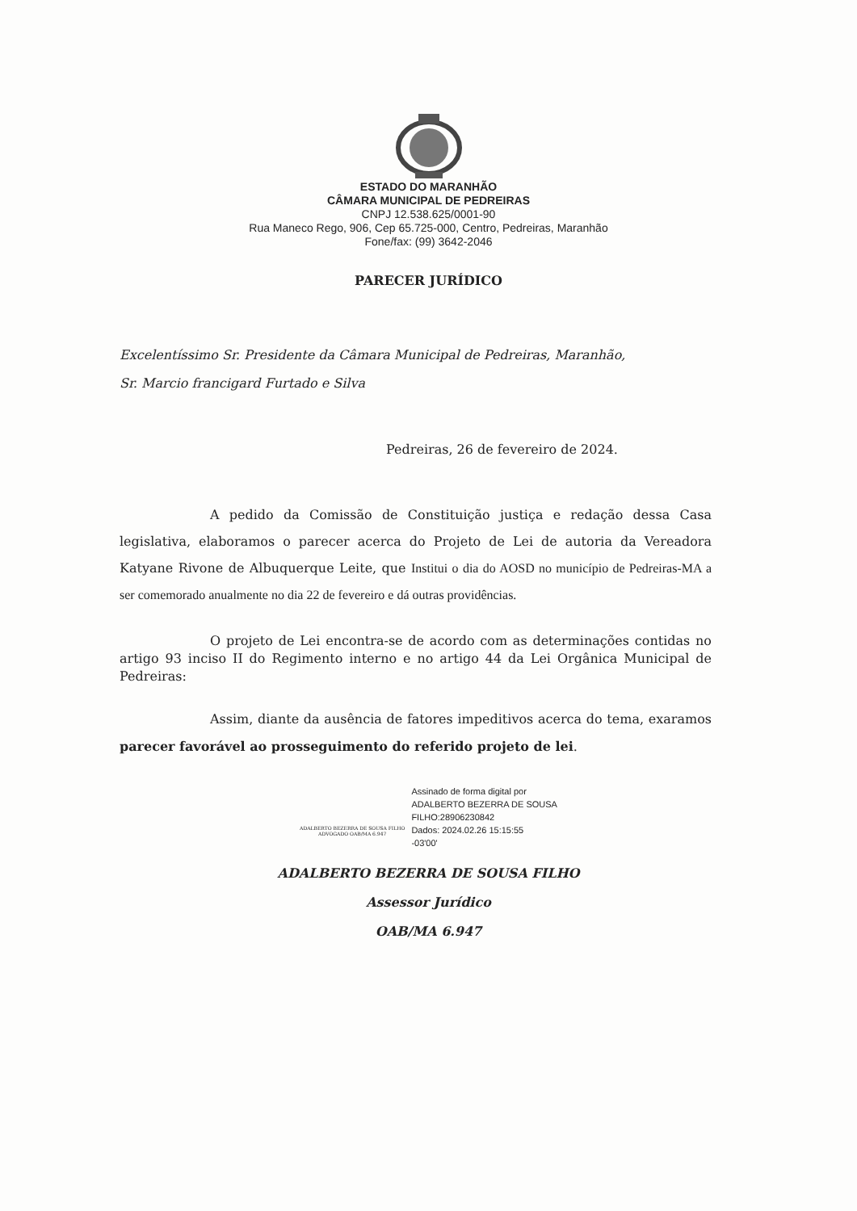ESTADO DO MARANHÃO
CÂMARA MUNICIPAL DE PEDREIRAS
CNPJ 12.538.625/0001-90
Rua Maneco Rego, 906, Cep 65.725-000, Centro, Pedreiras, Maranhão
Fone/fax: (99) 3642-2046
PARECER JURÍDICO
Excelentíssimo Sr. Presidente da Câmara Municipal de Pedreiras, Maranhão,
Sr. Marcio francigard Furtado e Silva
Pedreiras, 26 de fevereiro de 2024.
A pedido da Comissão de Constituição justiça e redação dessa Casa legislativa, elaboramos o parecer acerca do Projeto de Lei de autoria da Vereadora Katyane Rivone de Albuquerque Leite, que Institui o dia do AOSD no município de Pedreiras-MA a ser comemorado anualmente no dia 22 de fevereiro e dá outras providências.
O projeto de Lei encontra-se de acordo com as determinações contidas no artigo 93 inciso II do Regimento interno e no artigo 44 da Lei Orgânica Municipal de Pedreiras:
Assim, diante da ausência de fatores impeditivos acerca do tema, exaramos parecer favorável ao prosseguimento do referido projeto de lei.
ADALBERTO BEZERRA DE SOUSA FILHO
ADVOGADO OAB/MA 6.947
Assinado de forma digital por
ADALBERTO BEZERRA DE SOUSA
FILHO:28906230842
Dados: 2024.02.26 15:15:55
-03'00'
ADALBERTO BEZERRA DE SOUSA FILHO
Assessor Jurídico
OAB/MA 6.947